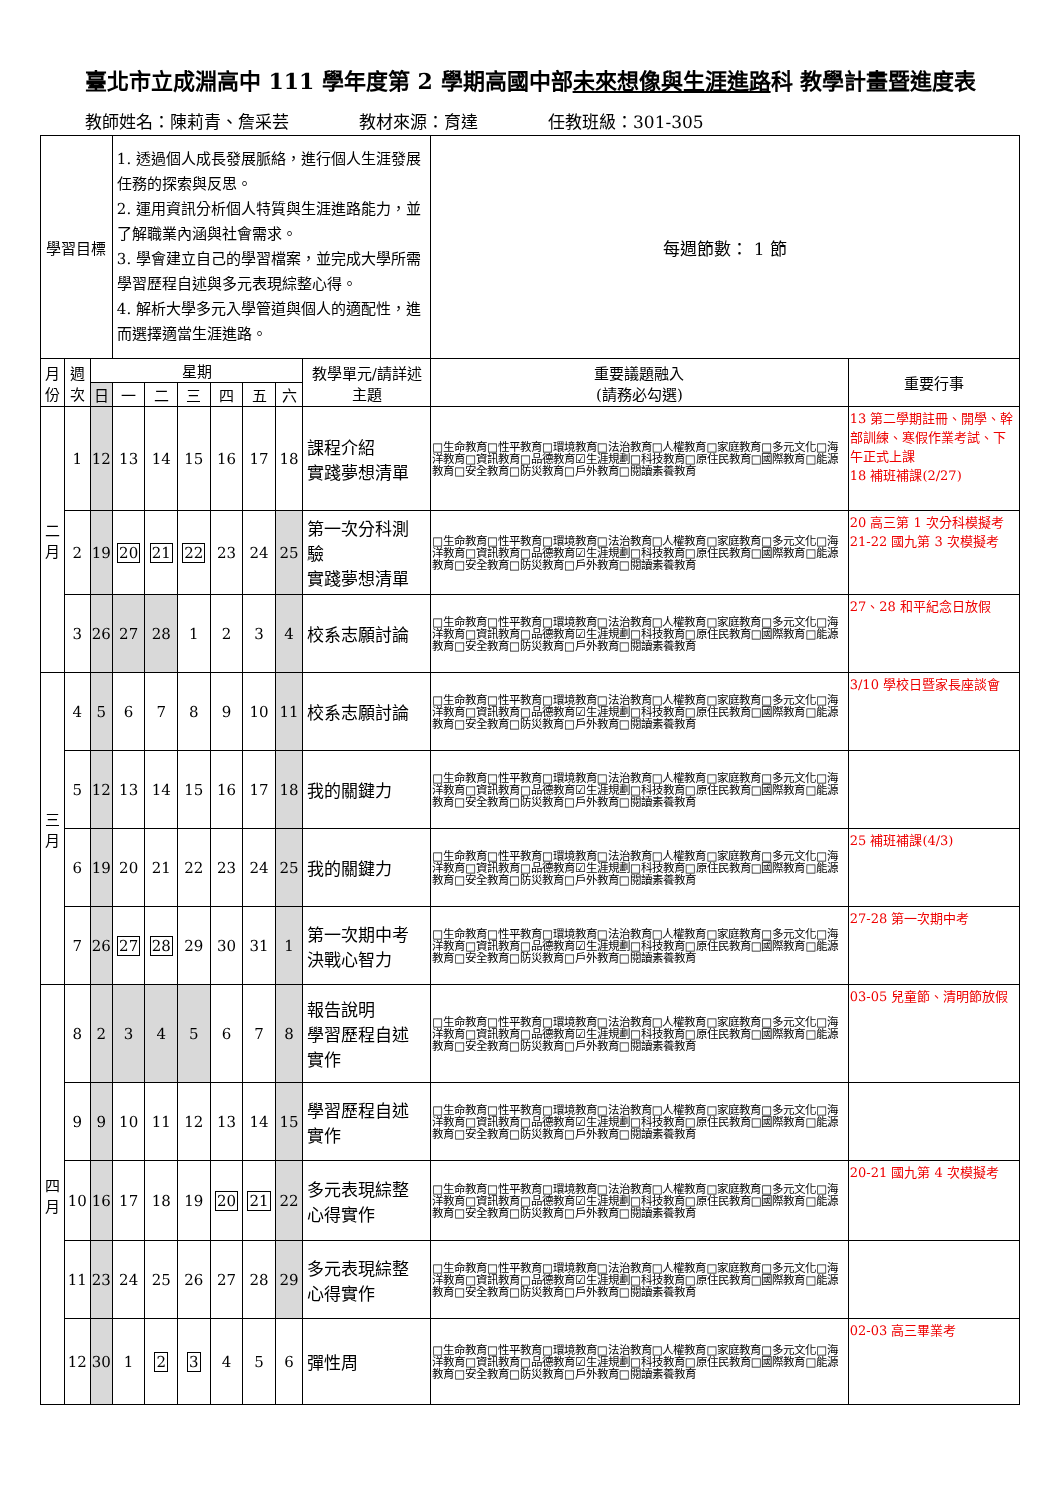臺北市立成淵高中 111 學年度第 2 學期高國中部未來想像與生涯進路科 教學計畫暨進度表
教師姓名：陳莉青、詹采芸 教材來源：育達 任教班級：301-305
| 學習目標 | | | 1. 透過個人成長發展脈絡，進行個人生涯發展任務的探索與反思。 2. 運用資訊分析個人特質與生涯進路能力，並了解職業內涵與社會需求。 3. 學會建立自己的學習檔案，並完成大學所需學習歷程自述與多元表現綜整心得。 4. 解析大學多元入學管道與個人的適配性，進而選擇適當生涯進路。 | | | | | | | 每週節數： 1 節 | |
| 月份 | 週次 | 星期 | | | | | | | 教學單元/請詳述主題 | 重要議題融入 (請務必勾選) | 重要行事 |
| | | 日 | 一 | 二 | 三 | 四 | 五 | 六 | | | |
| 二 月 | 1 | 12 | 13 | 14 | 15 | 16 | 17 | 18 | 課程介紹 實踐夢想清單 | □生命教育□性平教育□環境教育□法治教育□人權教育□家庭教育□多元文化□海洋教育□資訊教育□品德教育☑生涯規劃□科技教育□原住民教育□國際教育□能源教育□安全教育□防災教育□戶外教育□閱讀素養教育 | 13 第二學期註冊、開學、幹部訓練、寒假作業考試、下午正式上課 18 補班補課(2/27) |
| | 2 | 19 | 20 | 21 | 22 | 23 | 24 | 25 | 第一次分科測驗 實踐夢想清單 | □生命教育□性平教育□環境教育□法治教育□人權教育□家庭教育□多元文化□海洋教育□資訊教育□品德教育☑生涯規劃□科技教育□原住民教育□國際教育□能源教育□安全教育□防災教育□戶外教育□閱讀素養教育 | 20 高三第 1 次分科模擬考 21-22 國九第 3 次模擬考 |
| | 3 | 26 | 27 | 28 | 1 | 2 | 3 | 4 | 校系志願討論 | □生命教育□性平教育□環境教育□法治教育□人權教育□家庭教育□多元文化□海洋教育□資訊教育□品德教育☑生涯規劃□科技教育□原住民教育□國際教育□能源教育□安全教育□防災教育□戶外教育□閱讀素養教育 | 27、28 和平紀念日放假 |
| 三 月 | 4 | 5 | 6 | 7 | 8 | 9 | 10 | 11 | 校系志願討論 | □生命教育□性平教育□環境教育□法治教育□人權教育□家庭教育□多元文化□海洋教育□資訊教育□品德教育☑生涯規劃□科技教育□原住民教育□國際教育□能源教育□安全教育□防災教育□戶外教育□閱讀素養教育 | 3/10 學校日暨家長座談會 |
| | 5 | 12 | 13 | 14 | 15 | 16 | 17 | 18 | 我的關鍵力 | □生命教育□性平教育□環境教育□法治教育□人權教育□家庭教育□多元文化□海洋教育□資訊教育□品德教育☑生涯規劃□科技教育□原住民教育□國際教育□能源教育□安全教育□防災教育□戶外教育□閱讀素養教育 | |
| | 6 | 19 | 20 | 21 | 22 | 23 | 24 | 25 | 我的關鍵力 | □生命教育□性平教育□環境教育□法治教育□人權教育□家庭教育□多元文化□海洋教育□資訊教育□品德教育☑生涯規劃□科技教育□原住民教育□國際教育□能源教育□安全教育□防災教育□戶外教育□閱讀素養教育 | 25 補班補課(4/3) |
| | 7 | 26 | 27 | 28 | 29 | 30 | 31 | 1 | 第一次期中考 決戰心智力 | □生命教育□性平教育□環境教育□法治教育□人權教育□家庭教育□多元文化□海洋教育□資訊教育□品德教育☑生涯規劃□科技教育□原住民教育□國際教育□能源教育□安全教育□防災教育□戶外教育□閱讀素養教育 | 27-28 第一次期中考 |
| 四 月 | 8 | 2 | 3 | 4 | 5 | 6 | 7 | 8 | 報告說明 學習歷程自述實作 | □生命教育□性平教育□環境教育□法治教育□人權教育□家庭教育□多元文化□海洋教育□資訊教育□品德教育☑生涯規劃□科技教育□原住民教育□國際教育□能源教育□安全教育□防災教育□戶外教育□閱讀素養教育 | 03-05 兒童節、清明節放假 |
| | 9 | 9 | 10 | 11 | 12 | 13 | 14 | 15 | 學習歷程自述實作 | □生命教育□性平教育□環境教育□法治教育□人權教育□家庭教育□多元文化□海洋教育□資訊教育□品德教育☑生涯規劃□科技教育□原住民教育□國際教育□能源教育□安全教育□防災教育□戶外教育□閱讀素養教育 | |
| | 10 | 16 | 17 | 18 | 19 | 20 | 21 | 22 | 多元表現綜整心得實作 | □生命教育□性平教育□環境教育□法治教育□人權教育□家庭教育□多元文化□海洋教育□資訊教育□品德教育☑生涯規劃□科技教育□原住民教育□國際教育□能源教育□安全教育□防災教育□戶外教育□閱讀素養教育 | 20-21 國九第 4 次模擬考 |
| | 11 | 23 | 24 | 25 | 26 | 27 | 28 | 29 | 多元表現綜整心得實作 | □生命教育□性平教育□環境教育□法治教育□人權教育□家庭教育□多元文化□海洋教育□資訊教育□品德教育☑生涯規劃□科技教育□原住民教育□國際教育□能源教育□安全教育□防災教育□戶外教育□閱讀素養教育 | |
| | 12 | 30 | 1 | 2 | 3 | 4 | 5 | 6 | 彈性周 | □生命教育□性平教育□環境教育□法治教育□人權教育□家庭教育□多元文化□海洋教育□資訊教育□品德教育☑生涯規劃□科技教育□原住民教育□國際教育□能源教育□安全教育□防災教育□戶外教育□閱讀素養教育 | 02-03 高三畢業考 |